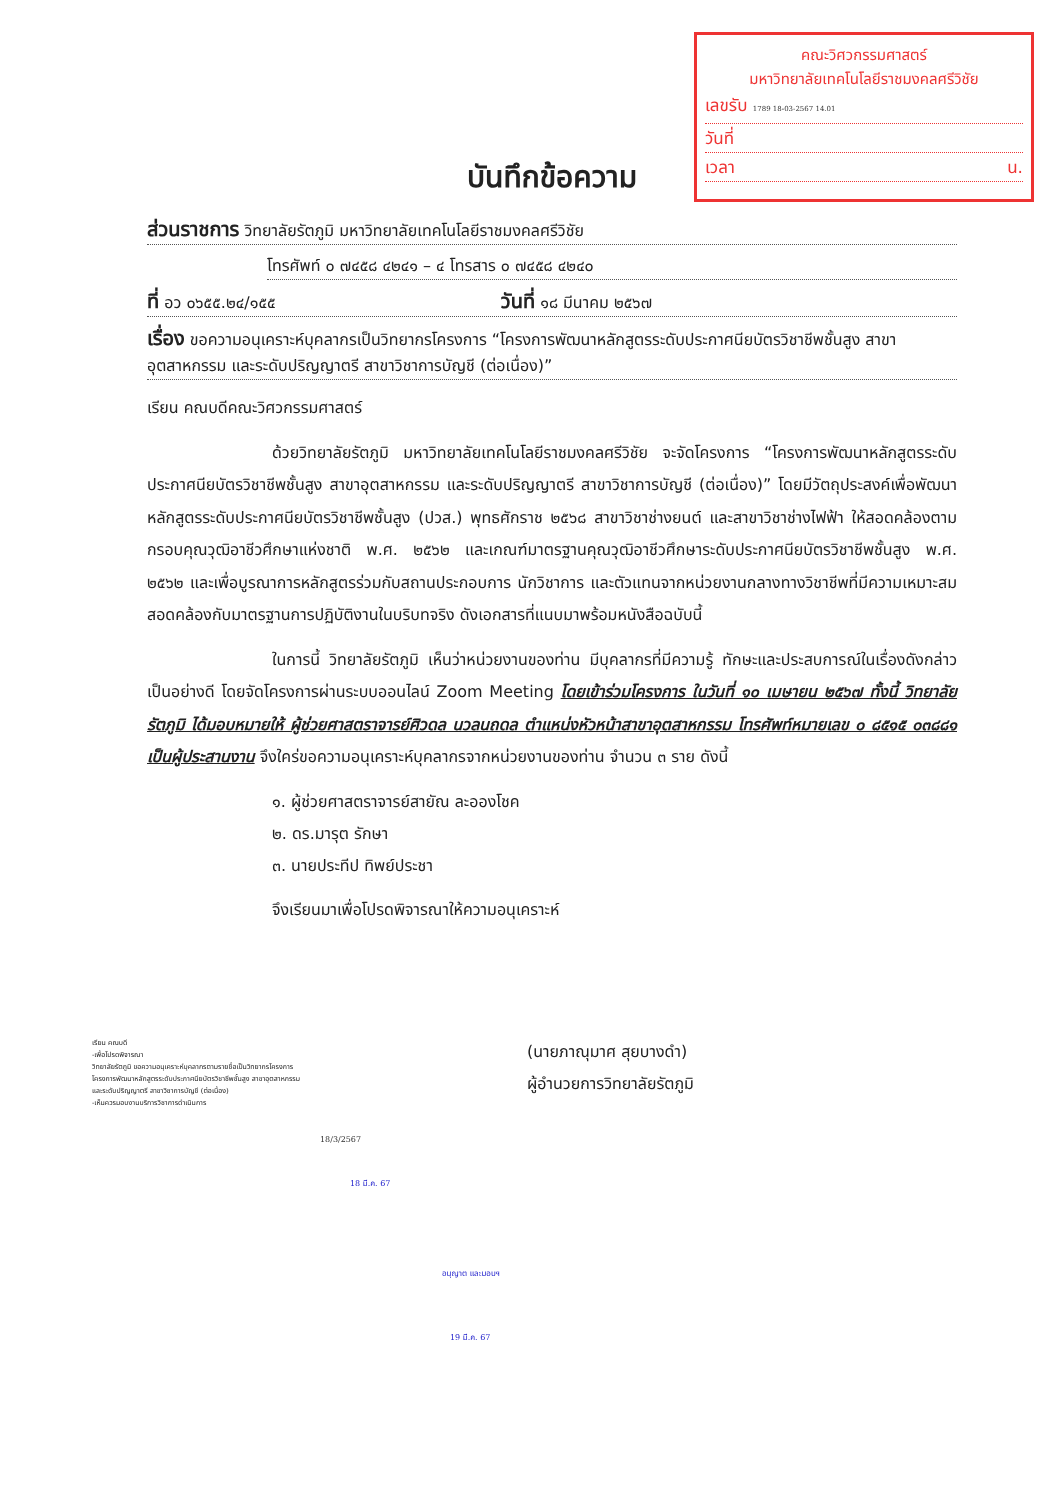คณะวิศวกรรมศาสตร์
มหาวิทยาลัยเทคโนโลยีราชมงคลศรีวิชัย
เลขรับ 1789 18-03-2567 14.01
วันที่
เวลา น.
บันทึกข้อความ
ส่วนราชการ วิทยาลัยรัตภูมิ มหาวิทยาลัยเทคโนโลยีราชมงคลศรีวิชัย
โทรศัพท์ ๐ ๗๔๕๘ ๔๒๔๑ – ๔ โทรสาร ๐ ๗๔๕๘ ๔๒๔๐
ที่ อว ๐๖๕๕.๒๔/๑๕๕ วันที่ ๑๘ มีนาคม ๒๕๖๗
เรื่อง ขอความอนุเคราะห์บุคลากรเป็นวิทยากรโครงการ “โครงการพัฒนาหลักสูตรระดับประกาศนียบัตรวิชาชีพชั้นสูง สาขาอุตสาหกรรม และระดับปริญญาตรี สาขาวิชาการบัญชี (ต่อเนื่อง)”
เรียน คณบดีคณะวิศวกรรมศาสตร์
ด้วยวิทยาลัยรัตภูมิ มหาวิทยาลัยเทคโนโลยีราชมงคลศรีวิชัย จะจัดโครงการ “โครงการพัฒนาหลักสูตรระดับประกาศนียบัตรวิชาชีพชั้นสูง สาขาอุตสาหกรรม และระดับปริญญาตรี สาขาวิชาการบัญชี (ต่อเนื่อง)” โดยมีวัตถุประสงค์เพื่อพัฒนาหลักสูตรระดับประกาศนียบัตรวิชาชีพชั้นสูง (ปวส.) พุทธศักราช ๒๕๖๘ สาขาวิชาช่างยนต์ และสาขาวิชาช่างไฟฟ้า ให้สอดคล้องตามกรอบคุณวุฒิอาชีวศึกษาแห่งชาติ พ.ศ. ๒๕๖๒ และเกณฑ์มาตรฐานคุณวุฒิอาชีวศึกษาระดับประกาศนียบัตรวิชาชีพชั้นสูง พ.ศ. ๒๕๖๒ และเพื่อบูรณาการหลักสูตรร่วมกับสถานประกอบการ นักวิชาการ และตัวแทนจากหน่วยงานกลางทางวิชาชีพที่มีความเหมาะสม สอดคล้องกับมาตรฐานการปฏิบัติงานในบริบทจริง ดังเอกสารที่แนบมาพร้อมหนังสือฉบับนี้
ในการนี้ วิทยาลัยรัตภูมิ เห็นว่าหน่วยงานของท่าน มีบุคลากรที่มีความรู้ ทักษะและประสบการณ์ในเรื่องดังกล่าวเป็นอย่างดี โดยจัดโครงการผ่านระบบออนไลน์ Zoom Meeting โดยเข้าร่วมโครงการ ในวันที่ ๑๐ เมษายน ๒๕๖๗ ทั้งนี้ วิทยาลัยรัตภูมิ ได้มอบหมายให้ ผู้ช่วยศาสตราจารย์ศิวดล นวลนถดล ตำแหน่งหัวหน้าสาขาอุตสาหกรรม โทรศัพท์หมายเลข ๐ ๘๕๑๕ ๐๓๘๘๑ เป็นผู้ประสานงาน จึงใคร่ขอความอนุเคราะห์บุคลากรจากหน่วยงานของท่าน จำนวน ๓ ราย ดังนี้
๑. ผู้ช่วยศาสตราจารย์สายัณ ละอองโชค
๒. ดร.มารุต รักษา
๓. นายประทีป ทิพย์ประชา
จึงเรียนมาเพื่อโปรดพิจารณาให้ความอนุเคราะห์
(นายภาณุมาศ สุยบางดำ)
ผู้อำนวยการวิทยาลัยรัตภูมิ
เรียน คณบดี
-เพื่อโปรดพิจารณา
วิทยาลัยรัตภูมิ ขอความอนุเคราะห์บุคลากรตามรายชื่อเป็นวิทยากรโครงการ
โครงการพัฒนาหลักสูตรระดับประกาศนียบัตรวิชาชีพชั้นสูง สาขาอุตสาหกรรม
และระดับปริญญาตรี สาขาวิชาการบัญชี (ต่อเนื่อง)
-เห็นควรมอบงานบริการวิชาการดำเนินการ
18/3/2567
18 มี.ค. 67
อนุญาต และมอบฯ
19 มี.ค. 67